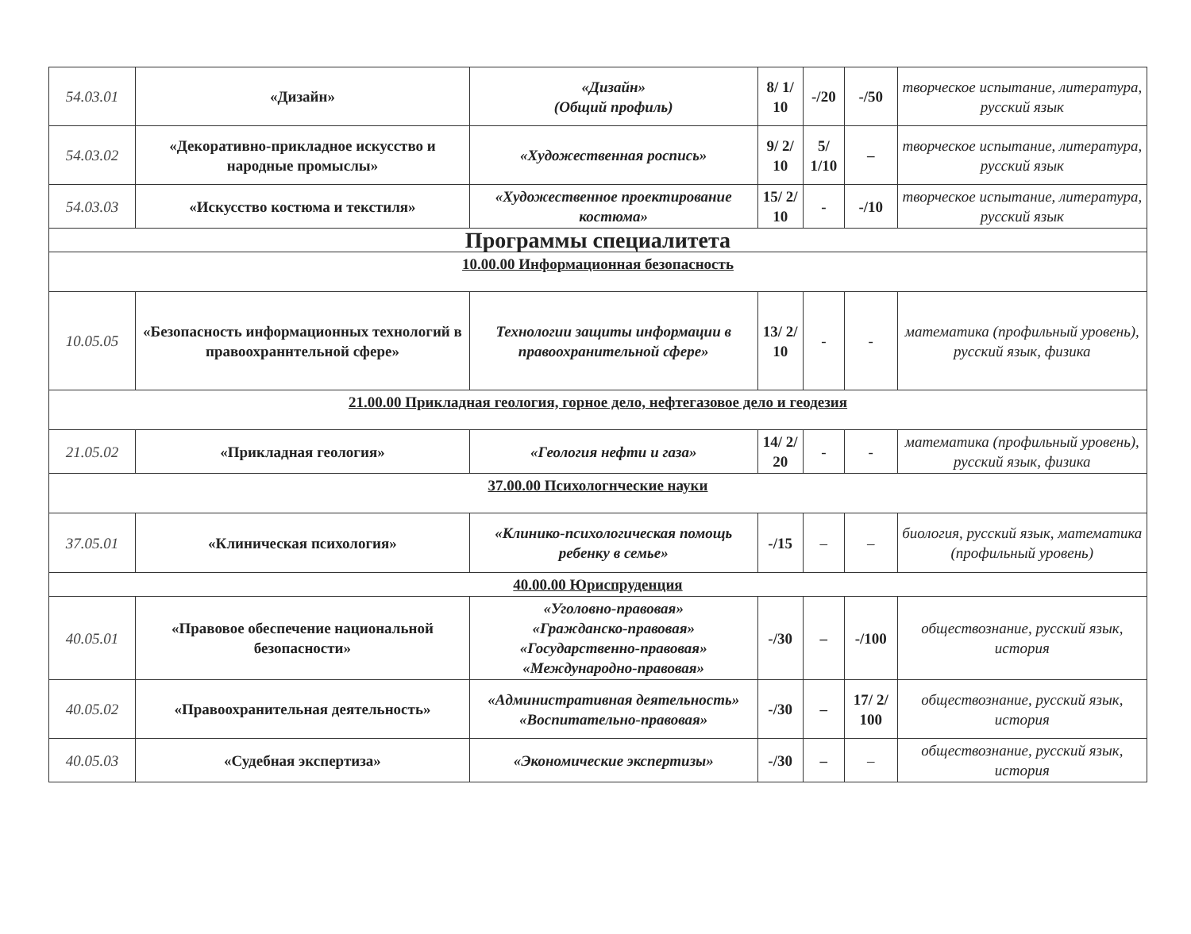| 54.03.01 | «Дизайн» | «Дизайн» (Общий профиль) | 8/ 1/ 10 | -/20 | -/50 | творческое испытание, литература, русский язык |
| 54.03.02 | «Декоративно-прикладное искусство и народные промыслы» | «Художественная роспись» | 9/ 2/ 10 | 5/ 1/10 | – | творческое испытание, литература, русский язык |
| 54.03.03 | «Искусство костюма и текстиля» | «Художественное проектирование костюма» | 15/ 2/ 10 | - | -/10 | творческое испытание, литература, русский язык |
| Программы специалитета | | | | | | |
| 10.00.00 Информационная безопасность | | | | | | |
| 10.05.05 | «Безопасность информационных технологий в правоохраннтельной сфере» | Технологии защиты информации в правоохранительной сфере» | 13/ 2/ 10 | - | - | математика (профильный уровень), русский язык, физика |
| 21.00.00 Прикладная геология, горное дело, нефтегазовое дело и геодезия | | | | | | |
| 21.05.02 | «Прикладная геология» | «Геология нефти и газа» | 14/ 2/ 20 | - | - | математика (профильный уровень), русский язык, физика |
| 37.00.00 Психологнческие науки | | | | | | |
| 37.05.01 | «Клиническая психология» | «Клинико-психологическая помощь ребенку в семье» | -/15 | – | – | биология, русский язык, математика (профильный уровень) |
| 40.00.00 Юриспруденция | | | | | | |
| 40.05.01 | «Правовое обеспечение национальной безопасности» | «Уголовно-правовая» «Гражданско-правовая» «Государственно-правовая» «Международно-правовая» | -/30 | – | -/100 | обществознание, русский язык, история |
| 40.05.02 | «Правоохранительная деятельность» | «Административная деятельность» «Воспитательно-правовая» | -/30 | – | 17/ 2/ 100 | обществознание, русский язык, история |
| 40.05.03 | «Судебная экспертиза» | «Экономические экспертизы» | -/30 | – | – | обществознание, русский язык, история |